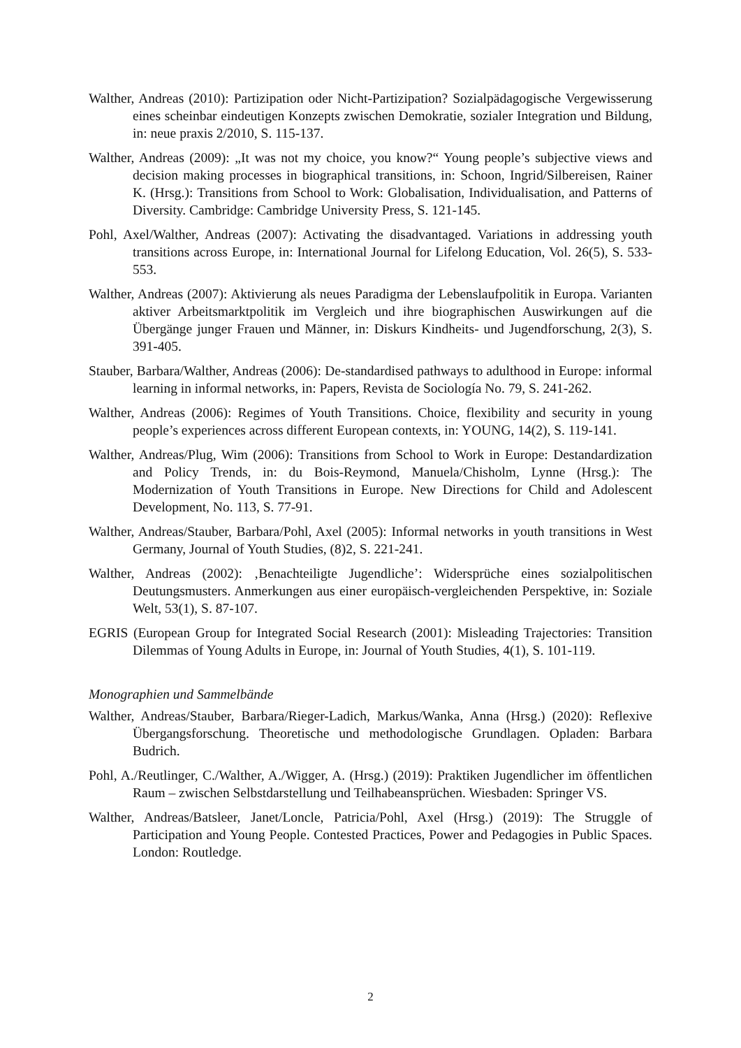Walther, Andreas (2010): Partizipation oder Nicht-Partizipation? Sozialpädagogische Vergewisserung eines scheinbar eindeutigen Konzepts zwischen Demokratie, sozialer Integration und Bildung, in: neue praxis 2/2010, S. 115-137.
Walther, Andreas (2009): „It was not my choice, you know?“ Young people’s subjective views and decision making processes in biographical transitions, in: Schoon, Ingrid/Silbereisen, Rainer K. (Hrsg.): Transitions from School to Work: Globalisation, Individualisation, and Patterns of Diversity. Cambridge: Cambridge University Press, S. 121-145.
Pohl, Axel/Walther, Andreas (2007): Activating the disadvantaged. Variations in addressing youth transitions across Europe, in: International Journal for Lifelong Education, Vol. 26(5), S. 533-553.
Walther, Andreas (2007): Aktivierung als neues Paradigma der Lebenslaufpolitik in Europa. Varianten aktiver Arbeitsmarktpolitik im Vergleich und ihre biographischen Auswirkungen auf die Übergänge junger Frauen und Männer, in: Diskurs Kindheits- und Jugendforschung, 2(3), S. 391-405.
Stauber, Barbara/Walther, Andreas (2006): De-standardised pathways to adulthood in Europe: informal learning in informal networks, in: Papers, Revista de Sociología No. 79, S. 241-262.
Walther, Andreas (2006): Regimes of Youth Transitions. Choice, flexibility and security in young people’s experiences across different European contexts, in: YOUNG, 14(2), S. 119-141.
Walther, Andreas/Plug, Wim (2006): Transitions from School to Work in Europe: Destandardization and Policy Trends, in: du Bois-Reymond, Manuela/Chisholm, Lynne (Hrsg.): The Modernization of Youth Transitions in Europe. New Directions for Child and Adolescent Development, No. 113, S. 77-91.
Walther, Andreas/Stauber, Barbara/Pohl, Axel (2005): Informal networks in youth transitions in West Germany, Journal of Youth Studies, (8)2, S. 221-241.
Walther, Andreas (2002): ‚Benachteiligte Jugendliche’: Widersprüche eines sozialpolitischen Deutungsmusters. Anmerkungen aus einer europäisch-vergleichenden Perspektive, in: Soziale Welt, 53(1), S. 87-107.
EGRIS (European Group for Integrated Social Research (2001): Misleading Trajectories: Transition Dilemmas of Young Adults in Europe, in: Journal of Youth Studies, 4(1), S. 101-119.
Monographien und Sammelbände
Walther, Andreas/Stauber, Barbara/Rieger-Ladich, Markus/Wanka, Anna (Hrsg.) (2020): Reflexive Übergangsforschung. Theoretische und methodologische Grundlagen. Opladen: Barbara Budrich.
Pohl, A./Reutlinger, C./Walther, A./Wigger, A. (Hrsg.) (2019): Praktiken Jugendlicher im öffentlichen Raum – zwischen Selbstdarstellung und Teilhabeansprüchen. Wiesbaden: Springer VS.
Walther, Andreas/Batsleer, Janet/Loncle, Patricia/Pohl, Axel (Hrsg.) (2019): The Struggle of Participation and Young People. Contested Practices, Power and Pedagogies in Public Spaces. London: Routledge.
2